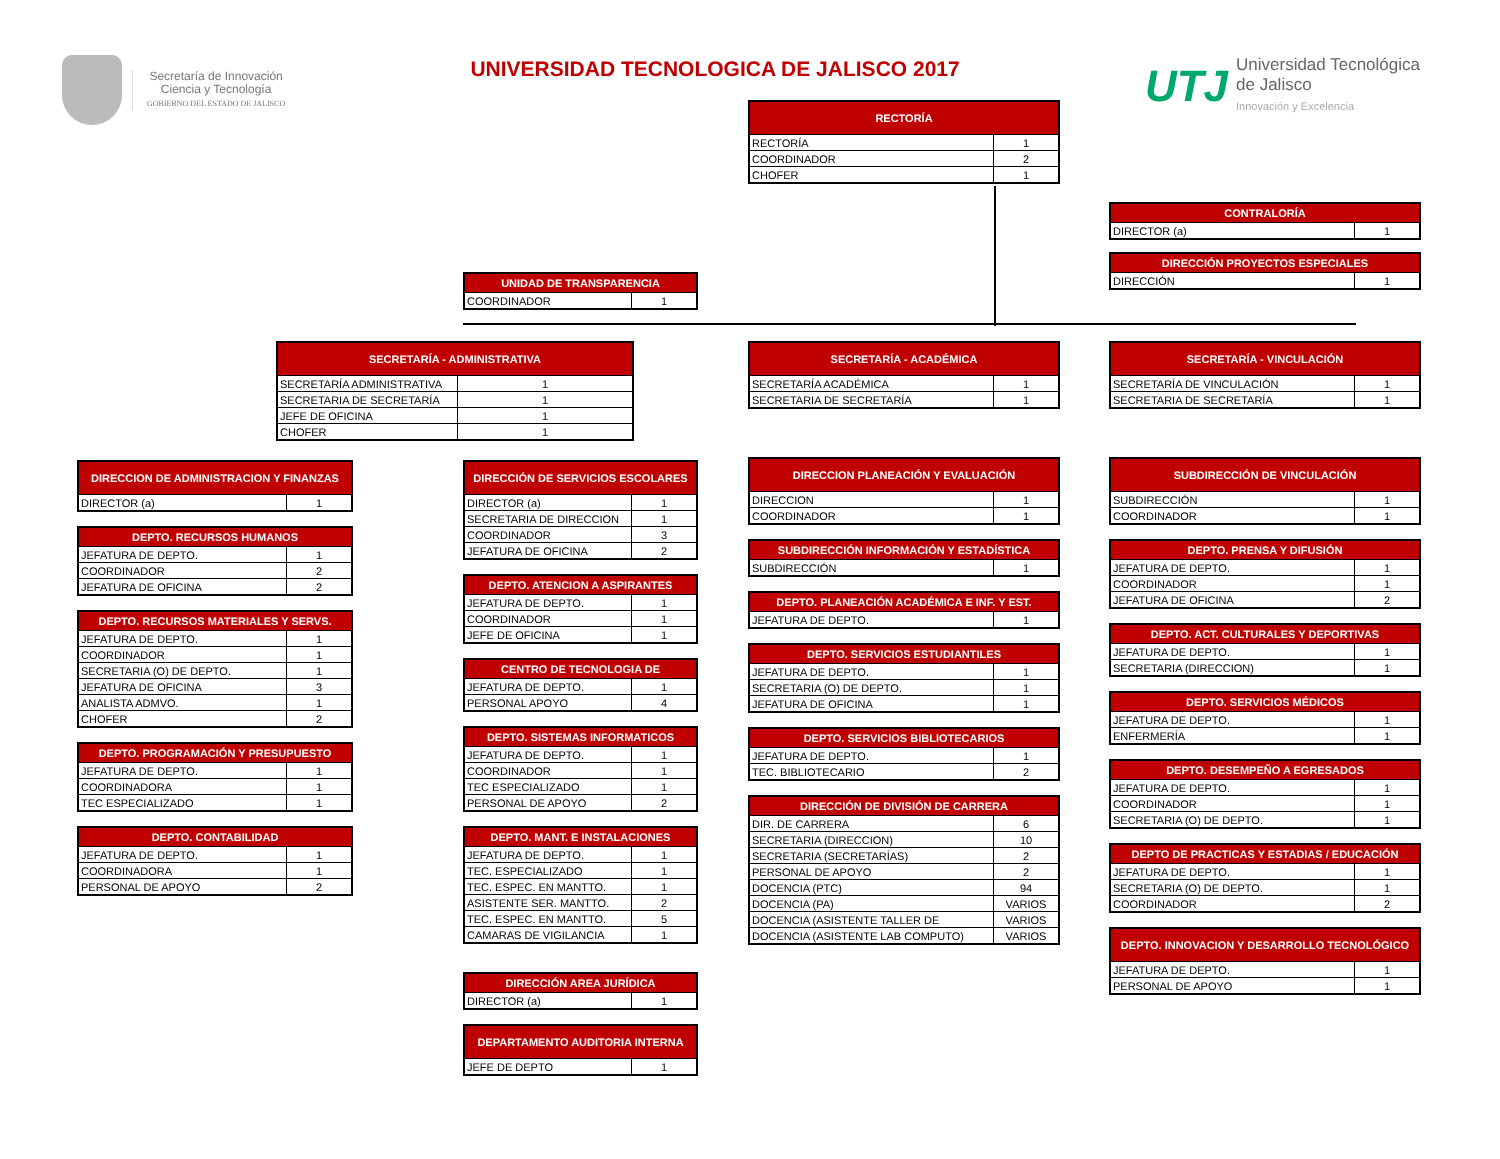Secretaría de Innovación
Ciencia y Tecnología
GOBIERNO DEL ESTADO DE JALISCO
UNIVERSIDAD TECNOLOGICA DE JALISCO 2017
UTJ
Universidad Tecnológica
de Jalisco
Innovación y Excelencia
RECTORÍA
| RECTORÍA | 1 |
| COORDINADOR | 2 |
| CHOFER | 1 |
CONTRALORÍA
| DIRECTOR (a) | 1 |
DIRECCIÓN PROYECTOS ESPECIALES
| DIRECCIÓN | 1 |
UNIDAD DE TRANSPARENCIA
| COORDINADOR | 1 |
SECRETARÍA - ADMINISTRATIVA
| SECRETARÍA ADMINISTRATIVA | 1 |
| SECRETARIA DE SECRETARÍA | 1 |
| JEFE DE OFICINA | 1 |
| CHOFER | 1 |
DIRECCION DE ADMINISTRACION Y FINANZAS
| DIRECTOR (a) | 1 |
DEPTO. RECURSOS HUMANOS
| JEFATURA DE DEPTO. | 1 |
| COORDINADOR | 2 |
| JEFATURA DE OFICINA | 2 |
DEPTO. RECURSOS MATERIALES Y SERVS.
| JEFATURA DE DEPTO. | 1 |
| COORDINADOR | 1 |
| SECRETARIA (O) DE DEPTO. | 1 |
| JEFATURA DE OFICINA | 3 |
| ANALISTA ADMVO. | 1 |
| CHOFER | 2 |
DEPTO. PROGRAMACIÓN Y PRESUPUESTO
| JEFATURA DE DEPTO. | 1 |
| COORDINADORA | 1 |
| TEC ESPECIALIZADO | 1 |
DEPTO. CONTABILIDAD
| JEFATURA DE DEPTO. | 1 |
| COORDINADORA | 1 |
| PERSONAL DE APOYO | 2 |
DIRECCIÓN DE SERVICIOS ESCOLARES
| DIRECTOR (a) | 1 |
| SECRETARIA DE DIRECCION | 1 |
| COORDINADOR | 3 |
| JEFATURA DE OFICINA | 2 |
DEPTO. ATENCION A ASPIRANTES
| JEFATURA DE DEPTO. | 1 |
| COORDINADOR | 1 |
| JEFE DE OFICINA | 1 |
CENTRO DE TECNOLOGIA DE
| JEFATURA DE DEPTO. | 1 |
| PERSONAL APOYO | 4 |
DEPTO. SISTEMAS INFORMATICOS
| JEFATURA DE DEPTO. | 1 |
| COORDINADOR | 1 |
| TEC ESPECIALIZADO | 1 |
| PERSONAL DE APOYO | 2 |
DEPTO. MANT. E INSTALACIONES
| JEFATURA DE DEPTO. | 1 |
| TEC. ESPECIALIZADO | 1 |
| TEC. ESPEC. EN MANTTO. | 1 |
| ASISTENTE SER. MANTTO. | 2 |
| TEC. ESPEC. EN MANTTO. | 5 |
| CAMARAS DE VIGILANCIA | 1 |
DIRECCIÓN AREA JURÍDICA
| DIRECTOR (a) | 1 |
DEPARTAMENTO AUDITORIA INTERNA
| JEFE DE DEPTO | 1 |
SECRETARÍA - ACADÉMICA
| SECRETARÍA ACADÉMICA | 1 |
| SECRETARIA DE SECRETARÍA | 1 |
DIRECCION PLANEACIÓN Y EVALUACIÓN
| DIRECCION | 1 |
| COORDINADOR | 1 |
SUBDIRECCIÓN INFORMACIÓN Y ESTADÍSTICA
| SUBDIRECCIÓN | 1 |
DEPTO. PLANEACIÓN ACADÉMICA E INF. Y EST.
| JEFATURA DE DEPTO. | 1 |
DEPTO. SERVICIOS ESTUDIANTILES
| JEFATURA DE DEPTO. | 1 |
| SECRETARIA (O) DE DEPTO. | 1 |
| JEFATURA DE OFICINA | 1 |
DEPTO. SERVICIOS BIBLIOTECARIOS
| JEFATURA DE DEPTO. | 1 |
| TEC. BIBLIOTECARIO | 2 |
DIRECCIÓN DE DIVISIÓN DE CARRERA
| DIR. DE CARRERA | 6 |
| SECRETARIA (DIRECCION) | 10 |
| SECRETARIA (SECRETARÍAS) | 2 |
| PERSONAL DE APOYO | 2 |
| DOCENCIA (PTC) | 94 |
| DOCENCIA (PA) | VARIOS |
| DOCENCIA (ASISTENTE TALLER DE | VARIOS |
| DOCENCIA (ASISTENTE LAB COMPUTO) | VARIOS |
SECRETARÍA - VINCULACIÓN
| SECRETARÍA DE VINCULACIÓN | 1 |
| SECRETARIA DE SECRETARÍA | 1 |
SUBDIRECCIÓN DE VINCULACIÓN
| SUBDIRECCIÓN | 1 |
| COORDINADOR | 1 |
DEPTO. PRENSA Y DIFUSIÓN
| JEFATURA DE DEPTO. | 1 |
| COORDINADOR | 1 |
| JEFATURA DE OFICINA | 2 |
DEPTO. ACT. CULTURALES Y DEPORTIVAS
| JEFATURA DE DEPTO. | 1 |
| SECRETARIA (DIRECCION) | 1 |
DEPTO. SERVICIOS MÉDICOS
| JEFATURA DE DEPTO. | 1 |
| ENFERMERÍA | 1 |
DEPTO. DESEMPEÑO A EGRESADOS
| JEFATURA DE DEPTO. | 1 |
| COORDINADOR | 1 |
| SECRETARIA (O) DE DEPTO. | 1 |
DEPTO DE PRACTICAS Y ESTADIAS / EDUCACIÓN
| JEFATURA DE DEPTO. | 1 |
| SECRETARIA (O) DE DEPTO. | 1 |
| COORDINADOR | 2 |
DEPTO. INNOVACION Y DESARROLLO TECNOLÓGICO
| JEFATURA DE DEPTO. | 1 |
| PERSONAL DE APOYO | 1 |